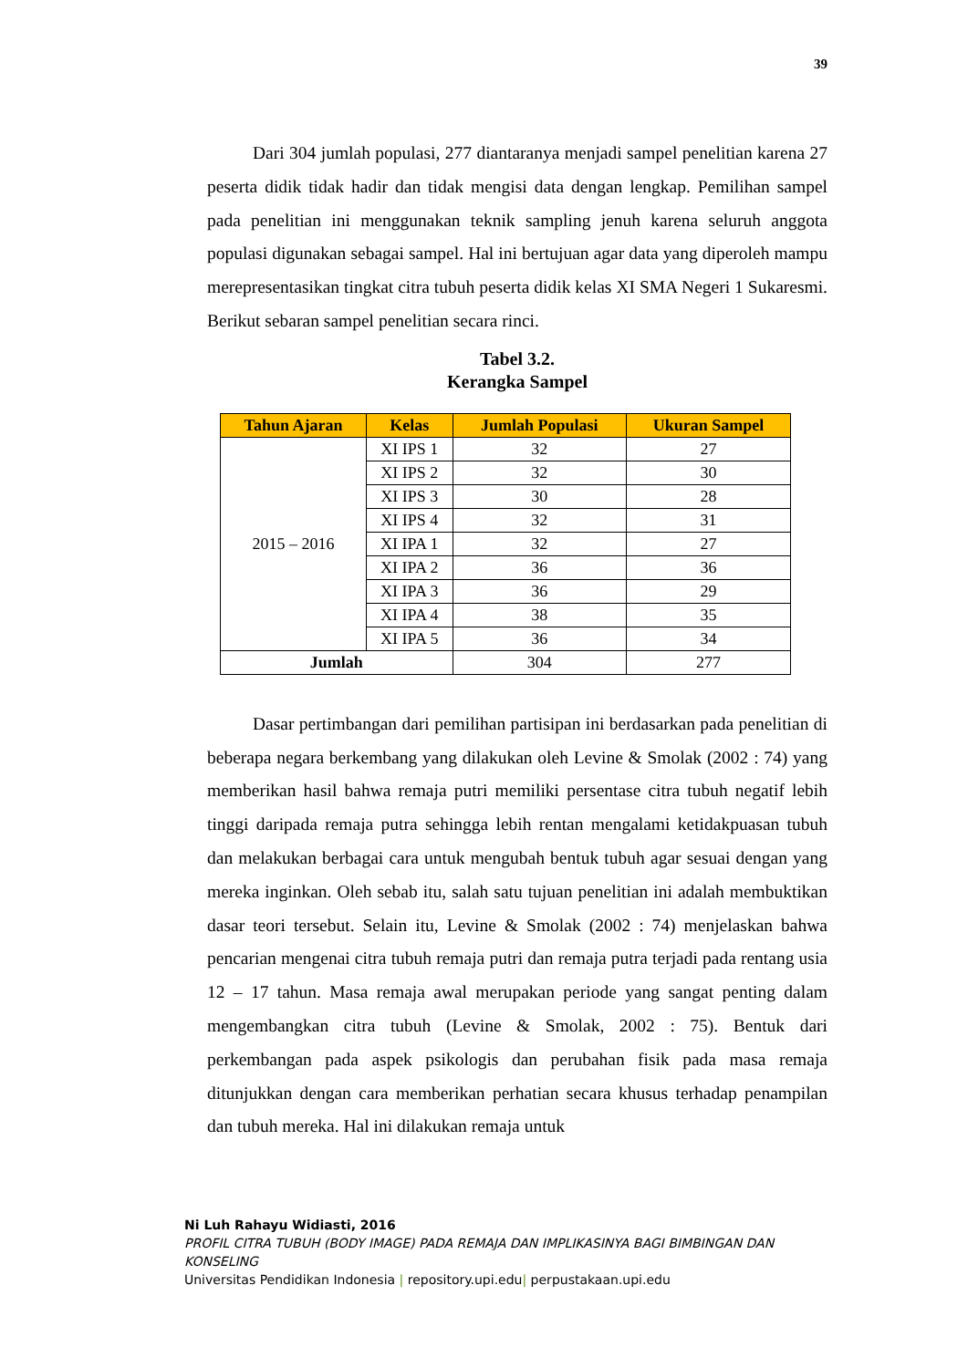39
Dari 304 jumlah populasi, 277 diantaranya menjadi sampel penelitian karena 27 peserta didik tidak hadir dan tidak mengisi data dengan lengkap. Pemilihan sampel pada penelitian ini menggunakan teknik sampling jenuh karena seluruh anggota populasi digunakan sebagai sampel. Hal ini bertujuan agar data yang diperoleh mampu merepresentasikan tingkat citra tubuh peserta didik kelas XI SMA Negeri 1 Sukaresmi. Berikut sebaran sampel penelitian secara rinci.
Tabel 3.2.
Kerangka Sampel
| Tahun Ajaran | Kelas | Jumlah Populasi | Ukuran Sampel |
| --- | --- | --- | --- |
| 2015 – 2016 | XI IPS 1 | 32 | 27 |
| | XI IPS 2 | 32 | 30 |
| | XI IPS 3 | 30 | 28 |
| | XI IPS 4 | 32 | 31 |
| | XI IPA 1 | 32 | 27 |
| | XI IPA 2 | 36 | 36 |
| | XI IPA 3 | 36 | 29 |
| | XI IPA 4 | 38 | 35 |
| | XI IPA 5 | 36 | 34 |
| Jumlah | | 304 | 277 |
Dasar pertimbangan dari pemilihan partisipan ini berdasarkan pada penelitian di beberapa negara berkembang yang dilakukan oleh Levine & Smolak (2002 : 74) yang memberikan hasil bahwa remaja putri memiliki persentase citra tubuh negatif lebih tinggi daripada remaja putra sehingga lebih rentan mengalami ketidakpuasan tubuh dan melakukan berbagai cara untuk mengubah bentuk tubuh agar sesuai dengan yang mereka inginkan. Oleh sebab itu, salah satu tujuan penelitian ini adalah membuktikan dasar teori tersebut. Selain itu, Levine & Smolak (2002 : 74) menjelaskan bahwa pencarian mengenai citra tubuh remaja putri dan remaja putra terjadi pada rentang usia 12 – 17 tahun. Masa remaja awal merupakan periode yang sangat penting dalam mengembangkan citra tubuh (Levine & Smolak, 2002 : 75). Bentuk dari perkembangan pada aspek psikologis dan perubahan fisik pada masa remaja ditunjukkan dengan cara memberikan perhatian secara khusus terhadap penampilan dan tubuh mereka. Hal ini dilakukan remaja untuk
Ni Luh Rahayu Widiasti, 2016
PROFIL CITRA TUBUH (BODY IMAGE) PADA REMAJA DAN IMPLIKASINYA BAGI BIMBINGAN DAN KONSELING
Universitas Pendidikan Indonesia | repository.upi.edu| perpustakaan.upi.edu